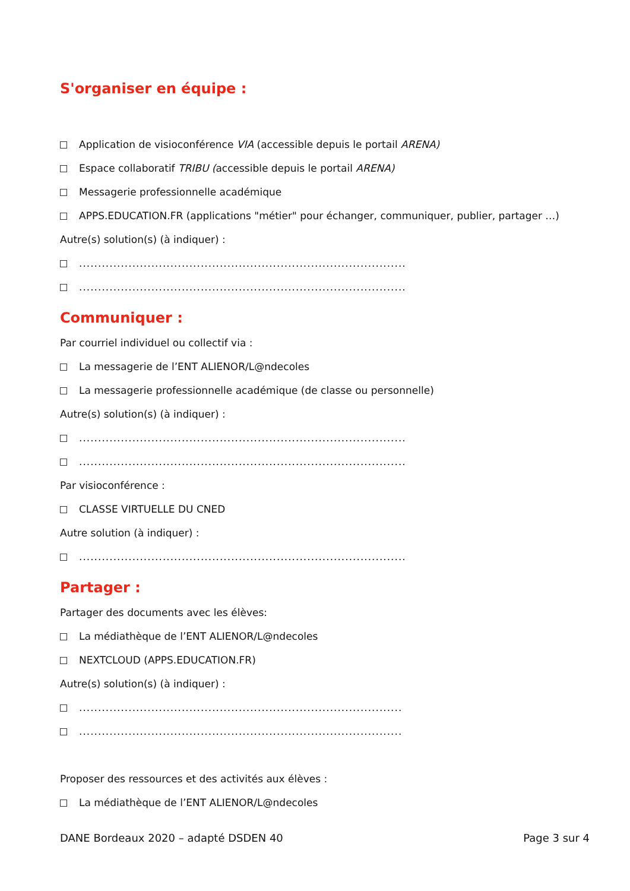S'organiser en équipe :
Application de visioconférence VIA (accessible depuis le portail ARENA)
Espace collaboratif TRIBU (accessible depuis le portail ARENA)
Messagerie professionnelle académique
APPS.EDUCATION.FR (applications "métier" pour échanger, communiquer, publier, partager …)
Autre(s) solution(s) (à indiquer) :
......................................................................................
......................................................................................
Communiquer :
Par courriel individuel ou collectif via :
La messagerie de l’ENT ALIENOR/L@ndecoles
La messagerie professionnelle académique (de classe ou personnelle)
Autre(s) solution(s) (à indiquer) :
......................................................................................
......................................................................................
Par visioconférence :
CLASSE VIRTUELLE DU CNED
Autre solution (à indiquer) :
......................................................................................
Partager :
Partager des documents avec les élèves:
La médiathèque de l’ENT ALIENOR/L@ndecoles
NEXTCLOUD (APPS.EDUCATION.FR)
Autre(s) solution(s) (à indiquer) :
.....................................................................................
.....................................................................................
Proposer des ressources et des activités aux élèves :
La médiathèque de l’ENT ALIENOR/L@ndecoles
DANE Bordeaux 2020 – adapté DSDEN 40 Page 3 sur 4